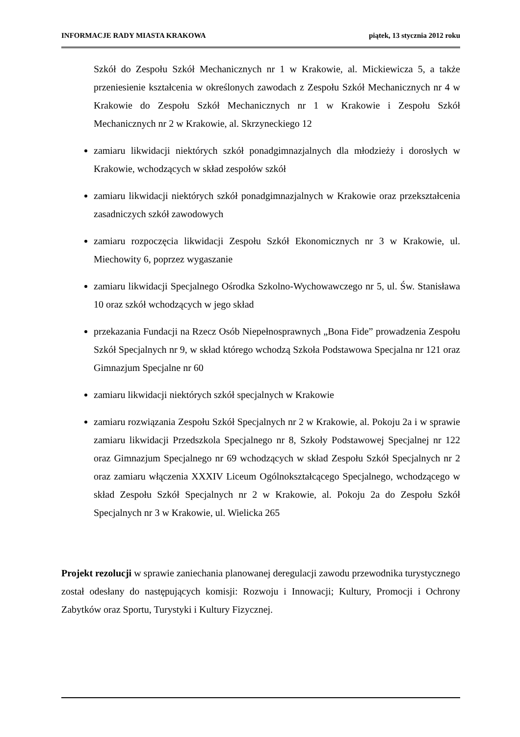INFORMACJE RADY MIASTA KRAKOWA piątek, 13 stycznia 2012 roku
Szkół do Zespołu Szkół Mechanicznych nr 1 w Krakowie, al. Mickiewicza 5, a także przeniesienie kształcenia w określonych zawodach z Zespołu Szkół Mechanicznych nr 4 w Krakowie do Zespołu Szkół Mechanicznych nr 1 w Krakowie i Zespołu Szkół Mechanicznych nr 2 w Krakowie, al. Skrzyneckiego 12
zamiaru likwidacji niektórych szkół ponadgimnazjalnych dla młodzieży i dorosłych w Krakowie, wchodzących w skład zespołów szkół
zamiaru likwidacji niektórych szkół ponadgimnazjalnych w Krakowie oraz przekształcenia zasadniczych szkół zawodowych
zamiaru rozpoczęcia likwidacji Zespołu Szkół Ekonomicznych nr 3 w Krakowie, ul. Miechowity 6, poprzez wygaszanie
zamiaru likwidacji Specjalnego Ośrodka Szkolno-Wychowawczego nr 5, ul. Św. Stanisława 10 oraz szkół wchodzących w jego skład
przekazania Fundacji na Rzecz Osób Niepełnosprawnych „Bona Fide” prowadzenia Zespołu Szkół Specjalnych nr 9, w skład którego wchodzą Szkoła Podstawowa Specjalna nr 121 oraz Gimnazjum Specjalne nr 60
zamiaru likwidacji niektórych szkół specjalnych w Krakowie
zamiaru rozwiązania Zespołu Szkół Specjalnych nr 2 w Krakowie, al. Pokoju 2a i w sprawie zamiaru likwidacji Przedszkola Specjalnego nr 8, Szkoły Podstawowej Specjalnej nr 122 oraz Gimnazjum Specjalnego nr 69 wchodzących w skład Zespołu Szkół Specjalnych nr 2 oraz zamiaru włączenia XXXIV Liceum Ogólnokształcącego Specjalnego, wchodzącego w skład Zespołu Szkół Specjalnych nr 2 w Krakowie, al. Pokoju 2a do Zespołu Szkół Specjalnych nr 3 w Krakowie, ul. Wielicka 265
Projekt rezolucji w sprawie zaniechania planowanej deregulacji zawodu przewodnika turystycznego został odesłany do następujących komisji: Rozwoju i Innowacji; Kultury, Promocji i Ochrony Zabytków oraz Sportu, Turystyki i Kultury Fizycznej.